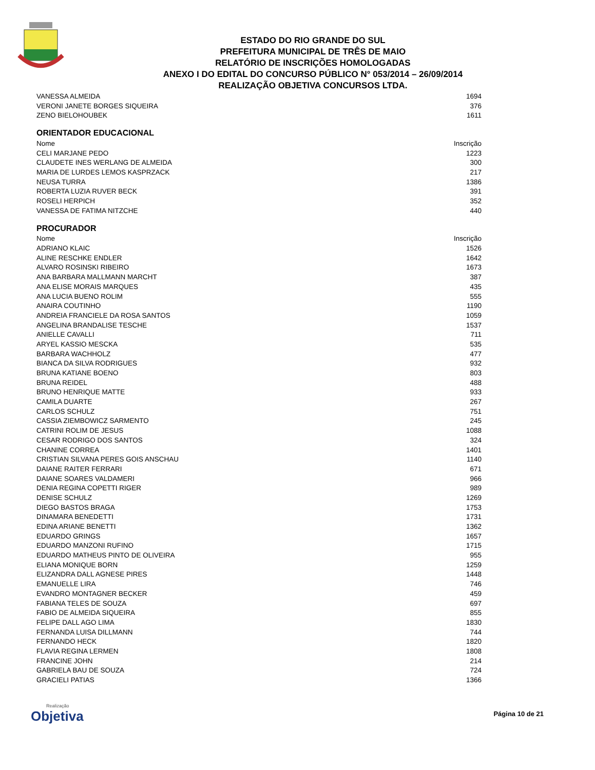ESTADO DO RIO GRANDE DO SUL
PREFEITURA MUNICIPAL DE TRÊS DE MAIO
RELATÓRIO DE INSCRIÇÕES HOMOLOGADAS
ANEXO I DO EDITAL DO CONCURSO PÚBLICO N° 053/2014 – 26/09/2014
REALIZAÇÃO OBJETIVA CONCURSOS LTDA.
| VANESSA ALMEIDA | 1694 |
| VERONI JANETE BORGES SIQUEIRA | 376 |
| ZENO BIELOHOUBEK | 1611 |
ORIENTADOR EDUCACIONAL
| Nome | Inscrição |
| --- | --- |
| CELI MARJANE PEDO | 1223 |
| CLAUDETE INES WERLANG DE ALMEIDA | 300 |
| MARIA DE LURDES LEMOS KASPRZACK | 217 |
| NEUSA TURRA | 1386 |
| ROBERTA LUZIA RUVER BECK | 391 |
| ROSELI HERPICH | 352 |
| VANESSA DE FATIMA NITZCHE | 440 |
PROCURADOR
| Nome | Inscrição |
| --- | --- |
| ADRIANO KLAIC | 1526 |
| ALINE RESCHKE ENDLER | 1642 |
| ALVARO ROSINSKI RIBEIRO | 1673 |
| ANA BARBARA MALLMANN MARCHT | 387 |
| ANA ELISE MORAIS MARQUES | 435 |
| ANA LUCIA BUENO ROLIM | 555 |
| ANAIRA COUTINHO | 1190 |
| ANDREIA FRANCIELE DA ROSA SANTOS | 1059 |
| ANGELINA BRANDALISE TESCHE | 1537 |
| ANIELLE CAVALLI | 711 |
| ARYEL KASSIO MESCKA | 535 |
| BARBARA WACHHOLZ | 477 |
| BIANCA DA SILVA RODRIGUES | 932 |
| BRUNA KATIANE BOENO | 803 |
| BRUNA REIDEL | 488 |
| BRUNO HENRIQUE MATTE | 933 |
| CAMILA DUARTE | 267 |
| CARLOS SCHULZ | 751 |
| CASSIA ZIEMBOWICZ SARMENTO | 245 |
| CATRINI ROLIM DE JESUS | 1088 |
| CESAR RODRIGO DOS SANTOS | 324 |
| CHANINE CORREA | 1401 |
| CRISTIAN SILVANA PERES GOIS ANSCHAU | 1140 |
| DAIANE RAITER FERRARI | 671 |
| DAIANE SOARES VALDAMERI | 966 |
| DENIA REGINA COPETTI RIGER | 989 |
| DENISE SCHULZ | 1269 |
| DIEGO BASTOS BRAGA | 1753 |
| DINAMARA BENEDETTI | 1731 |
| EDINA ARIANE BENETTI | 1362 |
| EDUARDO GRINGS | 1657 |
| EDUARDO MANZONI RUFINO | 1715 |
| EDUARDO MATHEUS PINTO DE OLIVEIRA | 955 |
| ELIANA MONIQUE BORN | 1259 |
| ELIZANDRA DALL AGNESE PIRES | 1448 |
| EMANUELLE LIRA | 746 |
| EVANDRO MONTAGNER BECKER | 459 |
| FABIANA TELES DE SOUZA | 697 |
| FABIO DE ALMEIDA SIQUEIRA | 855 |
| FELIPE DALL AGO LIMA | 1830 |
| FERNANDA LUISA DILLMANN | 744 |
| FERNANDO HECK | 1820 |
| FLAVIA REGINA LERMEN | 1808 |
| FRANCINE JOHN | 214 |
| GABRIELA BAU DE SOUZA | 724 |
| GRACIELI PATIAS | 1366 |
Realização
Objetiva
Página 10 de 21